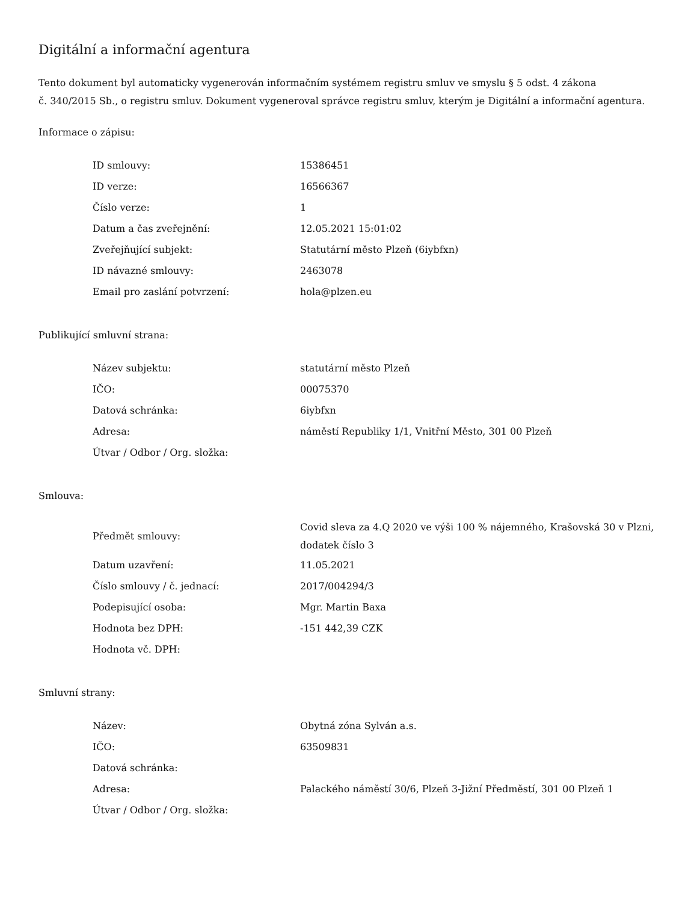Digitální a informační agentura
Tento dokument byl automaticky vygenerován informačním systémem registru smluv ve smyslu § 5 odst. 4 zákona
č. 340/2015 Sb., o registru smluv. Dokument vygeneroval správce registru smluv, kterým je Digitální a informační agentura.
Informace o zápisu:
| ID smlouvy: | 15386451 |
| ID verze: | 16566367 |
| Číslo verze: | 1 |
| Datum a čas zveřejnění: | 12.05.2021 15:01:02 |
| Zveřejňující subjekt: | Statutární město Plzeň (6iybfxn) |
| ID návazné smlouvy: | 2463078 |
| Email pro zaslání potvrzení: | hola@plzen.eu |
Publikující smluvní strana:
| Název subjektu: | statutární město Plzeň |
| IČO: | 00075370 |
| Datová schránka: | 6iybfxn |
| Adresa: | náměstí Republiky 1/1, Vnitřní Město, 301 00 Plzeň |
| Útvar / Odbor / Org. složka: | |
Smlouva:
| Předmět smlouvy: | Covid sleva za 4.Q 2020 ve výši 100 % nájemného, Krašovská 30 v Plzni, dodatek číslo 3 |
| Datum uzavření: | 11.05.2021 |
| Číslo smlouvy / č. jednací: | 2017/004294/3 |
| Podepisující osoba: | Mgr. Martin Baxa |
| Hodnota bez DPH: | -151 442,39 CZK |
| Hodnota vč. DPH: | |
Smluvní strany:
| Název: | Obytná zóna Sylván a.s. |
| IČO: | 63509831 |
| Datová schránka: | |
| Adresa: | Palackého náměstí 30/6, Plzeň 3-Jižní Předměstí, 301 00 Plzeň 1 |
| Útvar / Odbor / Org. složka: | |